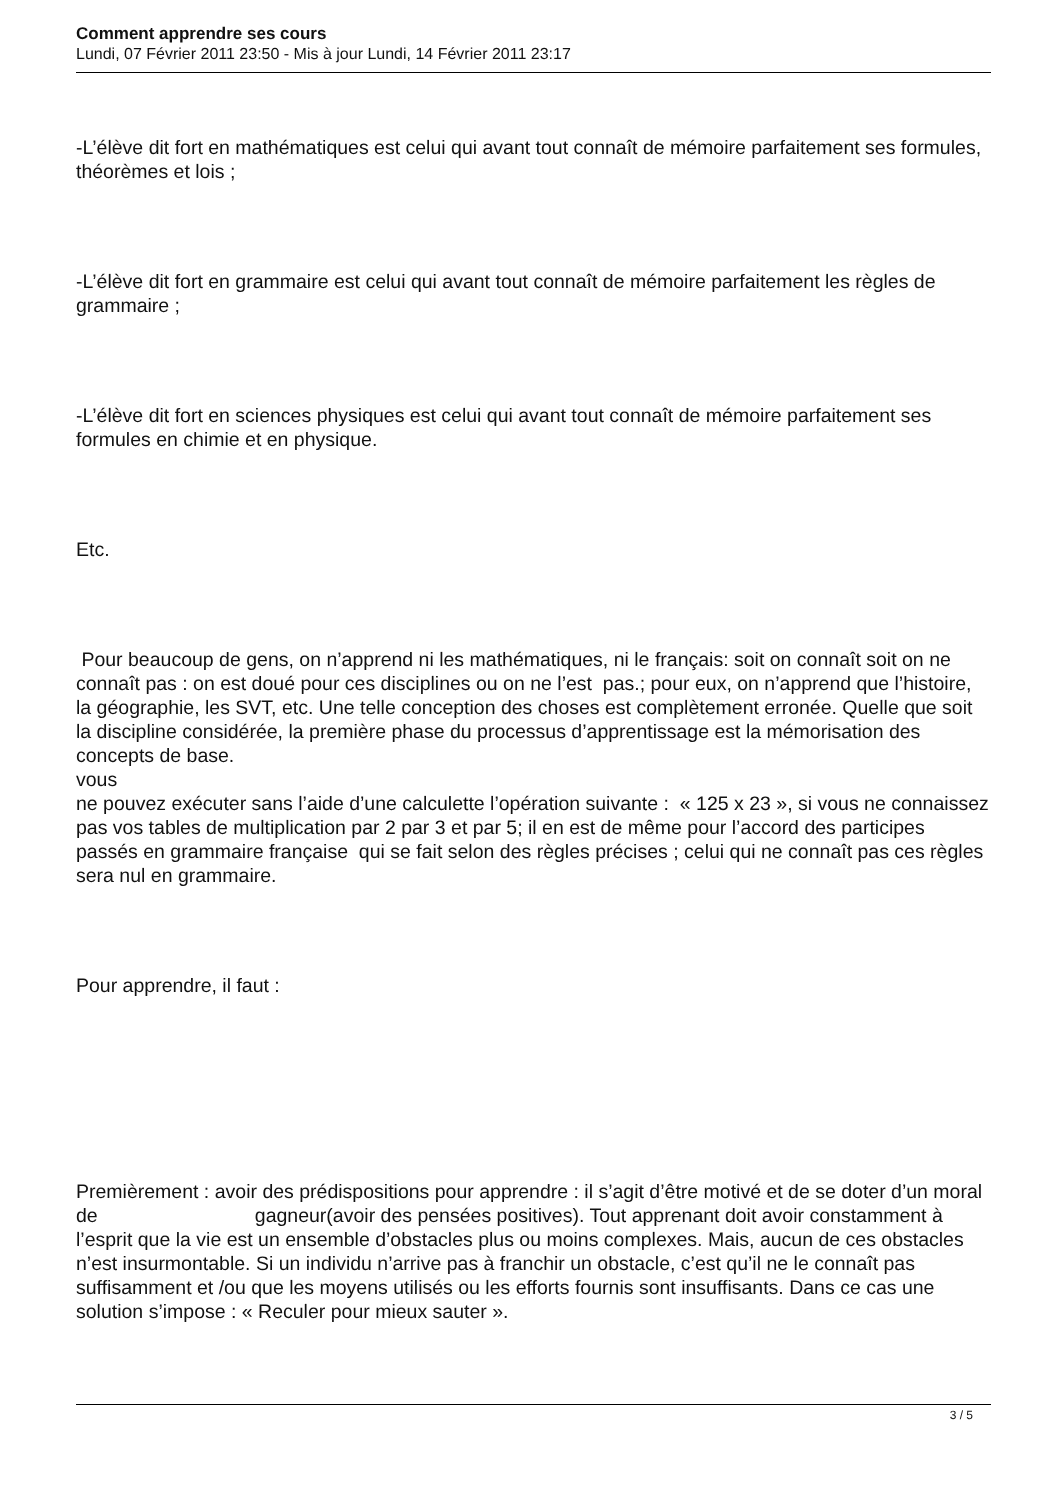Comment apprendre ses cours
Lundi, 07 Février 2011 23:50 - Mis à jour Lundi, 14 Février 2011 23:17
-L’élève dit fort en mathématiques est celui qui avant tout connaît de mémoire parfaitement ses formules, théorèmes et lois ;
-L’élève dit fort en grammaire est celui qui avant tout connaît de mémoire parfaitement les règles de grammaire ;
-L’élève dit fort en sciences physiques est celui qui avant tout connaît de mémoire parfaitement ses formules en chimie et en physique.
Etc.
Pour beaucoup de gens, on n’apprend ni les mathématiques, ni le français: soit on connaît soit on ne connaît pas : on est doué pour ces disciplines ou on ne l’est pas.; pour eux, on n’apprend que l’histoire, la géographie, les SVT, etc. Une telle conception des choses est complètement erronée. Quelle que soit la discipline considérée, la première phase du processus d’apprentissage est la mémorisation des concepts de base.
vous
ne pouvez exécuter sans l’aide d’une calculette l’opération suivante : « 125 x 23 », si vous ne connaissez pas vos tables de multiplication par 2 par 3 et par 5; il en est de même pour l’accord des participes passés en grammaire française qui se fait selon des règles précises ; celui qui ne connaît pas ces règles sera nul en grammaire.
Pour apprendre, il faut :
Premièrement : avoir des prédispositions pour apprendre : il s’agit d’être motivé et de se doter d’un moral de gagneur(avoir des pensées positives). Tout apprenant doit avoir constamment à l’esprit que la vie est un ensemble d’obstacles plus ou moins complexes. Mais, aucun de ces obstacles n’est insurmontable. Si un individu n’arrive pas à franchir un obstacle, c’est qu’il ne le connaît pas suffisamment et /ou que les moyens utilisés ou les efforts fournis sont insuffisants. Dans ce cas une solution s’impose : « Reculer pour mieux sauter ».
3 / 5